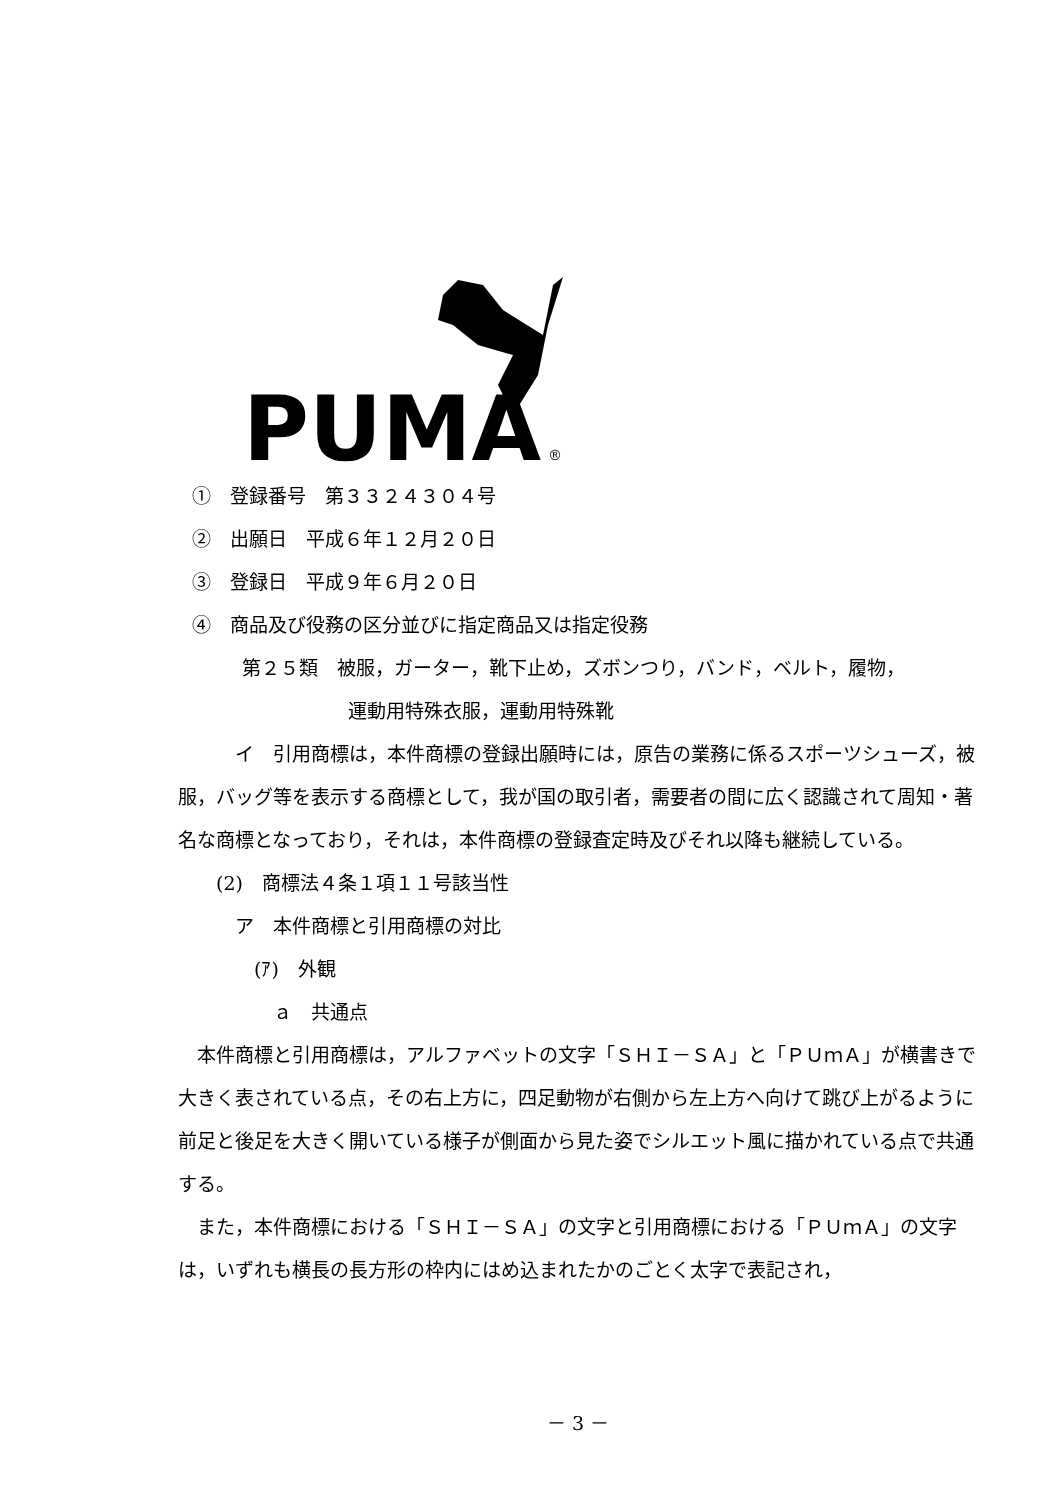PUMA
®
①　登録番号　第３３２４３０４号
②　出願日　平成６年１２月２０日
③　登録日　平成９年６月２０日
④　商品及び役務の区分並びに指定商品又は指定役務
第２５類　被服，ガーター，靴下止め，ズボンつり，バンド，ベルト，履物，
運動用特殊衣服，運動用特殊靴
　　　イ　引用商標は，本件商標の登録出願時には，原告の業務に係るスポーツシューズ，被服，バッグ等を表示する商標として，我が国の取引者，需要者の間に広く認識されて周知・著名な商標となっており，それは，本件商標の登録査定時及びそれ以降も継続している。
　　(2)　商標法４条１項１１号該当性
　　　ア　本件商標と引用商標の対比
　　　　(ｱ)　外観
　　　　　ａ　共通点
　本件商標と引用商標は，アルファベットの文字「ＳＨＩ－ＳＡ」と「ＰＵｍＡ」が横書きで大きく表されている点，その右上方に，四足動物が右側から左上方へ向けて跳び上がるように前足と後足を大きく開いている様子が側面から見た姿でシルエット風に描かれている点で共通する。
　また，本件商標における「ＳＨＩ－ＳＡ」の文字と引用商標における「ＰＵｍＡ」の文字は，いずれも横長の長方形の枠内にはめ込まれたかのごとく太字で表記され，
－ 3 －